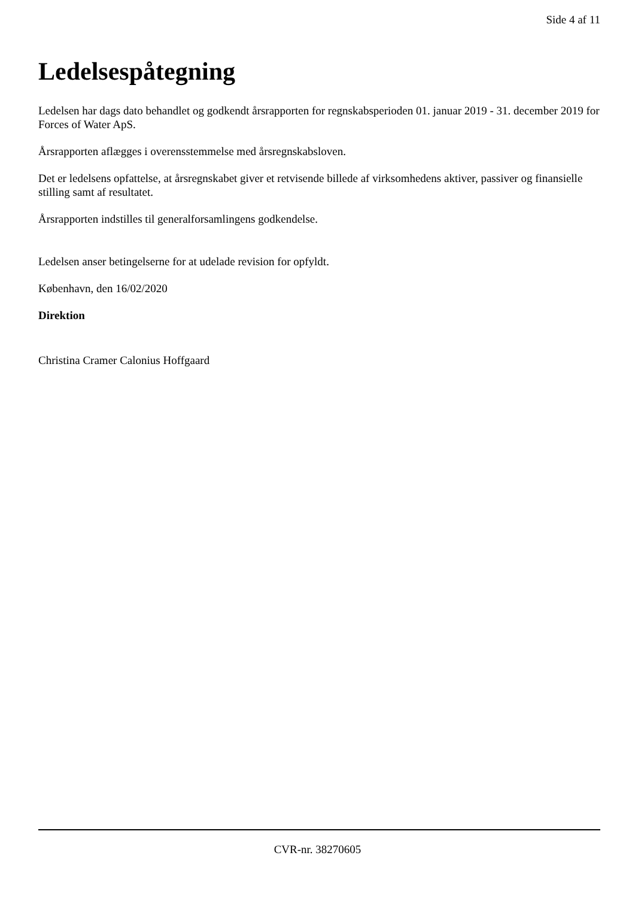Side 4 af 11
Ledelsespåtegning
Ledelsen har dags dato behandlet og godkendt årsrapporten for regnskabsperioden 01. januar 2019 - 31. december 2019 for Forces of Water ApS.
Årsrapporten aflægges i overensstemmelse med årsregnskabsloven.
Det er ledelsens opfattelse, at årsregnskabet giver et retvisende billede af virksomhedens aktiver, passiver og finansielle stilling samt af resultatet.
Årsrapporten indstilles til generalforsamlingens godkendelse.
Ledelsen anser betingelserne for at udelade revision for opfyldt.
København, den 16/02/2020
Direktion
Christina Cramer Calonius Hoffgaard
CVR-nr. 38270605